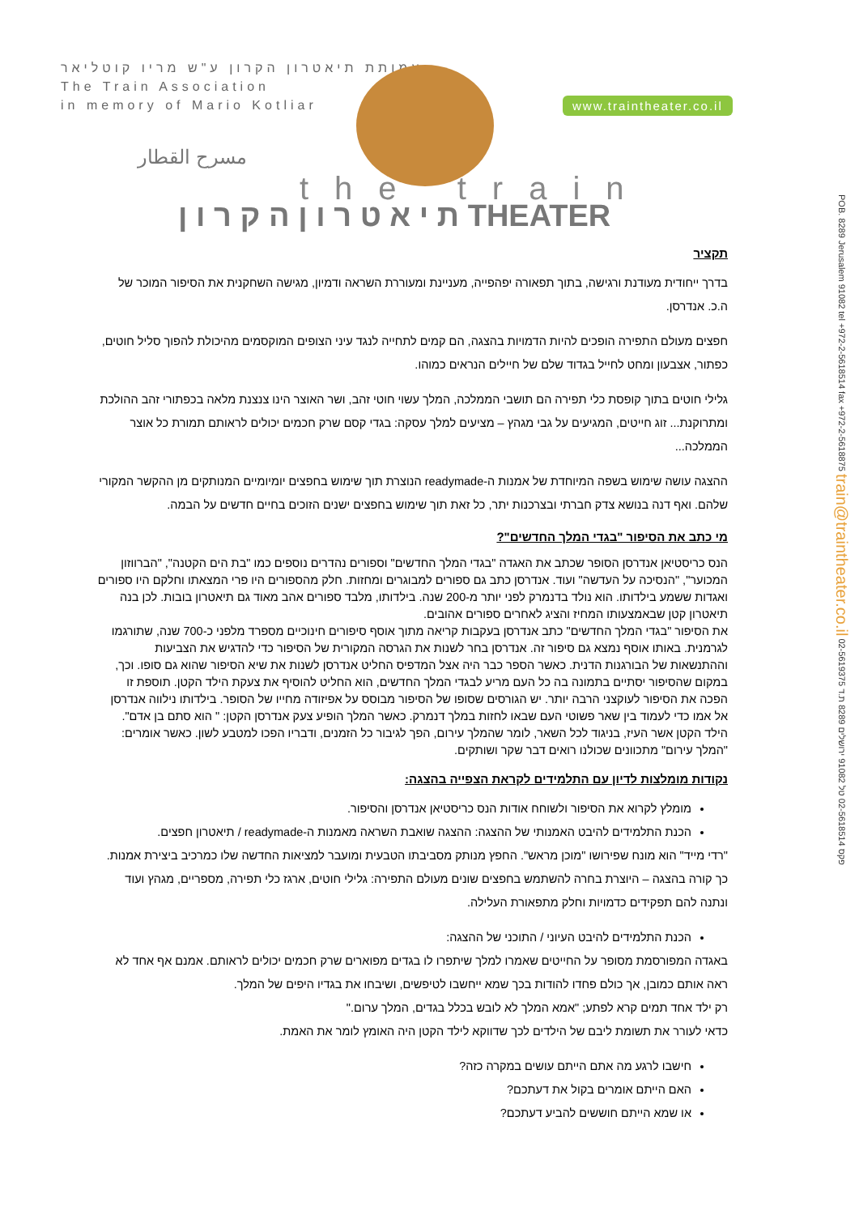עמותת תיאטרון הקרון ע"ש מריו קוטליאר
The Train Association
in memory of Mario Kotliar
www.traintheater.co.il
مسرح القطار
the train
ת י א ט ר ו ן ה ק ר ו ן THEATER
POB. 8289 Jerusalem 91082 tel +972-2-5618514 fax +972-2-5618875 train@traintheater.co.il 02-5619375 פקס 02-5618514 טל 91082 ירושלים 8289 ת.ד
תקציר
בדרך ייחודית מעודנת ורגישה, בתוך תפאורה יפהפייה, מעניינת ומעוררת השראה ודמיון, מגישה השחקנית את הסיפור המוכר של ה.כ. אנדרסן.
חפצים מעולם התפירה הופכים להיות הדמויות בהצגה, הם קמים לתחייה לנגד עיני הצופים המוקסמים מהיכולת להפוך סליל חוטים, כפתור, אצבעון ומחט לחייל בגדוד שלם של חיילים הנראים כמוהו.
גלילי חוטים בתוך קופסת כלי תפירה הם תושבי הממלכה, המלך עשוי חוטי זהב, ושר האוצר הינו צנצנת מלאה בכפתורי זהב ההולכת ומתרוקנת... זוג חייטים, המגיעים על גבי מגהץ – מציעים למלך עסקה: בגדי קסם שרק חכמים יכולים לראותם תמורת כל אוצר הממלכה...
ההצגה עושה שימוש בשפה המיוחדת של אמנות ה-readymade הנוצרת תוך שימוש בחפצים יומיומיים המנותקים מן ההקשר המקורי שלהם. ואף דנה בנושא צדק חברתי ובצרכנות יתר, כל זאת תוך שימוש בחפצים ישנים הזוכים בחיים חדשים על הבמה.
מי כתב את הסיפור "בגדי המלך החדשים"?
הנס כריסטיאן אנדרסן הסופר שכתב את האגדה "בגדי המלך החדשים" וספורים נהדרים נוספים כמו "בת הים הקטנה", "הברווזון המכוער", "הנסיכה על העדשה" ועוד. אנדרסן כתב גם ספורים למבוגרים ומחזות. חלק מהספורים היו פרי המצאתו וחלקם היו ספורים ואגדות ששמע בילדותו. הוא נולד בדנמרק לפני יותר מ-200 שנה. בילדותו, מלבד ספורים אהב מאוד גם תיאטרון בובות. לכן בנה תיאטרון קטן שבאמצעותו המחיז והציג לאחרים ספורים אהובים.
את הסיפור "בגדי המלך החדשים" כתב אנדרסן בעקבות קריאה מתוך אוסף סיפורים חינוכיים מספרד מלפני כ-700 שנה, שתורגמו לגרמנית. באותו אוסף נמצא גם סיפור זה. אנדרסן בחר לשנות את הגרסה המקורית של הסיפור כדי להדגיש את הצביעות וההתנשאות של הבורגנות הדנית. כאשר הספר כבר היה אצל המדפיס החליט אנדרסן לשנות את שיא הסיפור שהוא גם סופו. וכך, במקום שהסיפור יסתיים בתמונה בה כל העם מריע לבגדי המלך החדשים, הוא החליט להוסיף את צעקת הילד הקטן. תוספת זו הפכה את הסיפור לעוקצני הרבה יותר. יש הגורסים שסופו של הסיפור מבוסס על אפיזודה מחייו של הסופר. בילדותו נילווה אנדרסן אל אמו כדי לעמוד בין שאר פשוטי העם שבאו לחזות במלך דנמרק. כאשר המלך הופיע צעק אנדרסן הקטן: " הוא סתם בן אדם".
הילד הקטן אשר העיז, בניגוד לכל השאר, לומר שהמלך עירום, הפך לגיבור כל הזמנים, ודבריו הפכו למטבע לשון. כאשר אומרים: "המלך עירום" מתכוונים שכולנו רואים דבר שקר ושותקים.
נקודות מומלצות לדיון עם התלמידים לקראת הצפייה בהצגה:
מומלץ לקרוא את הסיפור ולשוחח אודות הנס כריסטיאן אנדרסן והסיפור.
הכנת התלמידים להיבט האמנותי של ההצגה: ההצגה שואבת השראה מאמנות ה-readymade / תיאטרון חפצים.
"רדי מייד" הוא מונח שפירושו "מוכן מראש". החפץ מנותק מסביבתו הטבעית ומועבר למציאות החדשה שלו כמרכיב ביצירת אמנות. כך קורה בהצגה – היוצרת בחרה להשתמש בחפצים שונים מעולם התפירה: גלילי חוטים, ארגז כלי תפירה, מספריים, מגהץ ועוד ונתנה להם תפקידים כדמויות וחלק מתפאורת העלילה.
הכנת התלמידים להיבט העיוני / התוכני של ההצגה:
באגדה המפורסמת מסופר על החייטים שאמרו למלך שיתפרו לו בגדים מפוארים שרק חכמים יכולים לראותם. אמנם אף אחד לא ראה אותם כמובן, אך כולם פחדו להודות בכך שמא ייחשבו לטיפשים, ושיבחו את בגדיו היפים של המלך.
רק ילד אחד תמים קרא לפתע; "אמא המלך לא לובש בכלל בגדים, המלך ערום."
כדאי לעורר את תשומת ליבם של הילדים לכך שדווקא לילד הקטן היה האומץ לומר את האמת.
חישבו לרגע מה אתם הייתם עושים במקרה כזה?
האם הייתם אומרים בקול את דעתכם?
או שמא הייתם חוששים להביע דעתכם?